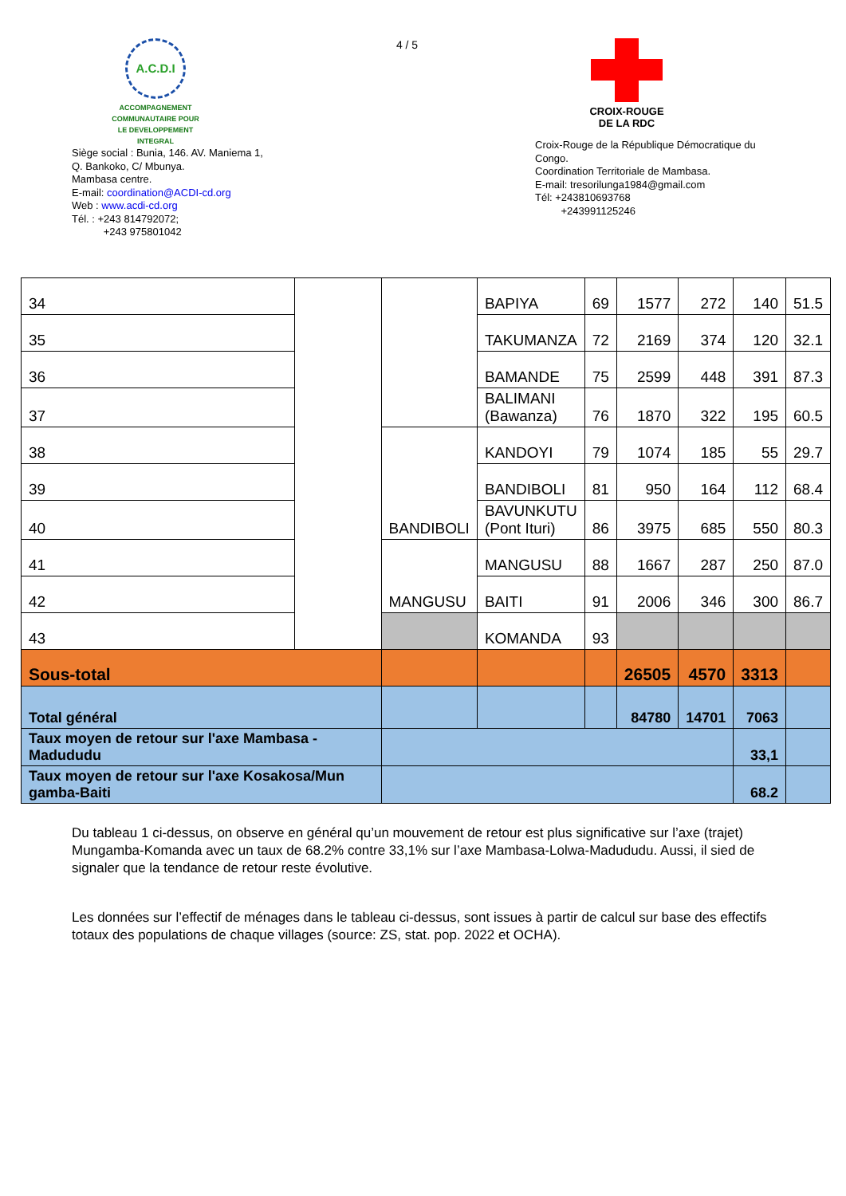A.C.D.I
ACCOMPAGNEMENT COMMUNAUTAIRE POUR LE DEVELOPPEMENT INTEGRAL
Siège social : Bunia, 146. AV. Maniema 1,
Q. Bankoko, C/ Mbunya.
Mambasa centre.
E-mail: coordination@ACDI-cd.org
Web : www.acdi-cd.org
Tél. : +243 814792072;
+243 975801042
4 / 5
CROIX-ROUGE
DE LA RDC
Croix-Rouge de la République Démocratique du Congo.
Coordination Territoriale de Mambasa.
E-mail: tresorilunga1984@gmail.com
Tél: +243810693768
+243991125246
| 34 | | | BAPIYA | 69 | 1577 | 272 | 140 | 51.5 |
| 35 | | | TAKUMANZA | 72 | 2169 | 374 | 120 | 32.1 |
| 36 | | | BAMANDE | 75 | 2599 | 448 | 391 | 87.3 |
| 37 | | | BALIMANI (Bawanza) | 76 | 1870 | 322 | 195 | 60.5 |
| 38 | | BANDIBOLI | KANDOYI | 79 | 1074 | 185 | 55 | 29.7 |
| 39 | | | BANDIBOLI | 81 | 950 | 164 | 112 | 68.4 |
| 40 | | | BAVUNKUTU (Pont Ituri) | 86 | 3975 | 685 | 550 | 80.3 |
| 41 | | MANGUSU | MANGUSU | 88 | 1667 | 287 | 250 | 87.0 |
| 42 | | | BAITI | 91 | 2006 | 346 | 300 | 86.7 |
| 43 | | | KOMANDA | 93 | | | | |
| Sous-total | | | | | 26505 | 4570 | 3313 | |
| Total général | | | | | 84780 | 14701 | 7063 | |
| Taux moyen de retour sur l'axe Mambasa - Madududu | | | | | | | 33,1 | |
| Taux moyen de retour sur l'axe Kosakosa/Mun gamba-Baiti | | | | | | | 68.2 | |
Du tableau 1 ci-dessus, on observe en général qu’un mouvement de retour est plus significative sur l’axe (trajet) Mungamba-Komanda avec un taux de 68.2% contre 33,1% sur l’axe Mambasa-Lolwa-Madududu. Aussi, il sied de signaler que la tendance de retour reste évolutive.
Les données sur l’effectif de ménages dans le tableau ci-dessus, sont issues à partir de calcul sur base des effectifs totaux des populations de chaque villages (source: ZS, stat. pop. 2022 et OCHA).